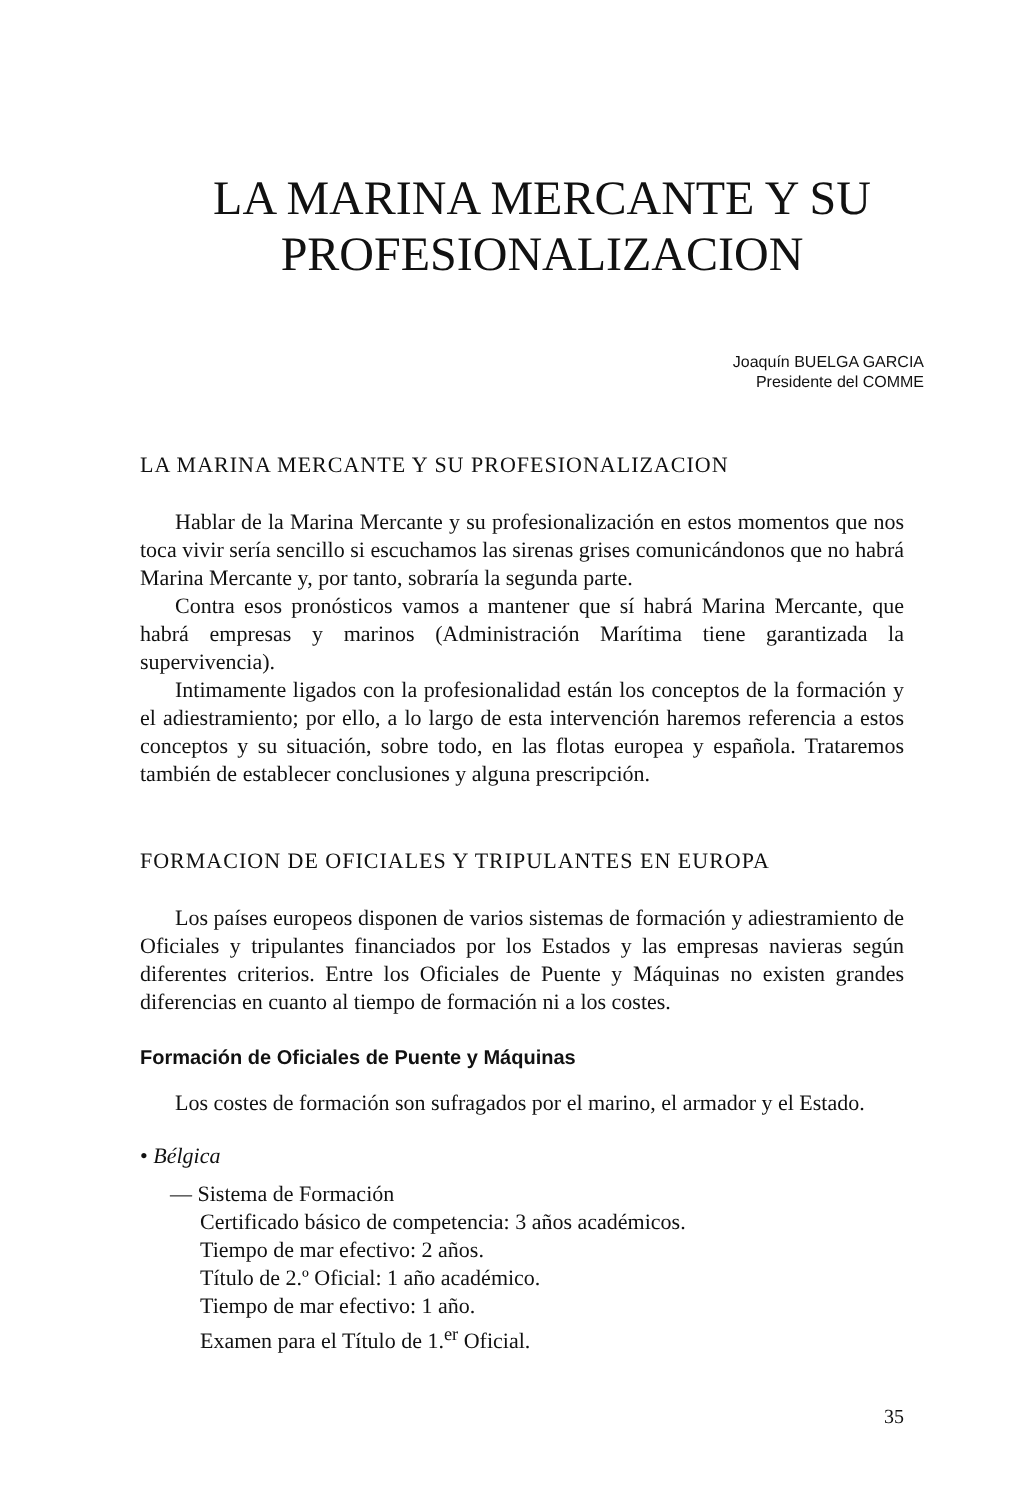LA MARINA MERCANTE Y SU
PROFESIONALIZACION
Joaquín BUELGA GARCIA
Presidente del COMME
LA MARINA MERCANTE Y SU PROFESIONALIZACION
Hablar de la Marina Mercante y su profesionalización en estos momentos que nos toca vivir sería sencillo si escuchamos las sirenas grises comunicándonos que no habrá Marina Mercante y, por tanto, sobraría la segunda parte.
Contra esos pronósticos vamos a mantener que sí habrá Marina Mercante, que habrá empresas y marinos (Administración Marítima tiene garantizada la supervivencia).
Intimamente ligados con la profesionalidad están los conceptos de la formación y el adiestramiento; por ello, a lo largo de esta intervención haremos referencia a estos conceptos y su situación, sobre todo, en las flotas europea y española. Trataremos también de establecer conclusiones y alguna prescripción.
FORMACION DE OFICIALES Y TRIPULANTES EN EUROPA
Los países europeos disponen de varios sistemas de formación y adiestramiento de Oficiales y tripulantes financiados por los Estados y las empresas navieras según diferentes criterios. Entre los Oficiales de Puente y Máquinas no existen grandes diferencias en cuanto al tiempo de formación ni a los costes.
Formación de Oficiales de Puente y Máquinas
Los costes de formación son sufragados por el marino, el armador y el Estado.
• Bélgica
— Sistema de Formación
Certificado básico de competencia: 3 años académicos.
Tiempo de mar efectivo: 2 años.
Título de 2.º Oficial: 1 año académico.
Tiempo de mar efectivo: 1 año.
Examen para el Título de 1.<sup>er</sup> Oficial.
35